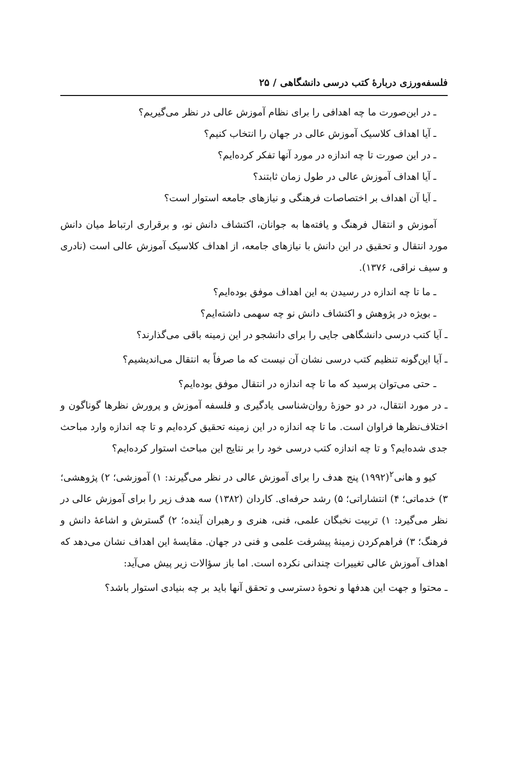فلسفه‌ورزی دربارهٔ کتب درسی دانشگاهی / ۲۵
ـ در این‌صورت ما چه اهدافی را برای نظام آموزش عالی در نظر می‌گیریم؟
ـ آیا اهداف کلاسیک آموزش عالی در جهان را انتخاب کنیم؟
ـ در این صورت تا چه اندازه در مورد آنها تفکر کرده‌ایم؟
ـ آیا اهداف آموزش عالی در طول زمان ثابتند؟
ـ آیا آن اهداف بر اختصاصات فرهنگی و نیازهای جامعه استوار است؟
آموزش و انتقال فرهنگ و یافته‌ها به جوانان، اکتشاف دانش نو، و برقراری ارتباط میان دانش مورد انتقال و تحقیق در این دانش با نیازهای جامعه، از اهداف کلاسیک آموزش عالی است (نادری و سیف نراقی، ۱۳۷۶).
ـ ما تا چه اندازه در رسیدن به این اهداف موفق بوده‌ایم؟
ـ بویژه در پژوهش و اکتشاف دانش نو چه سهمی داشته‌ایم؟
ـ آیا کتب درسی دانشگاهی جایی را برای دانشجو در این زمینه باقی می‌گذارند؟
ـ آیا این‌گونه تنظیم کتب درسی نشان آن نیست که ما صرفاً به انتقال می‌اندیشیم؟
ـ حتی می‌توان پرسید که ما تا چه اندازه در انتقال موفق بوده‌ایم؟
ـ در مورد انتقال، در دو حوزهٔ روان‌شناسی یادگیری و فلسفه آموزش و پرورش نظرها گوناگون و اختلاف‌نظرها فراوان است. ما تا چه اندازه در این زمینه تحقیق کرده‌ایم و تا چه اندازه وارد مباحث جدی شده‌ایم؟ و تا چه اندازه کتب درسی خود را بر نتایج این مباحث استوار کرده‌ایم؟
کیو و هانی<sup>۲</sup>(۱۹۹۲) پنج هدف را برای آموزش عالی در نظر می‌گیرند: ۱) آموزشی؛ ۲) پژوهشی؛ ۳) خدماتی؛ ۴) انتشاراتی؛ ۵) رشد حرفه‌ای. کاردان (۱۳۸۲) سه هدف زیر را برای آموزش عالی در نظر می‌گیرد: ۱) تربیت نخبگان علمی، فنی، هنری و رهبران آینده؛ ۲) گسترش و اشاعهٔ دانش و فرهنگ؛ ۳) فراهم‌کردن زمینهٔ پیشرفت علمی و فنی در جهان. مقایسهٔ این اهداف نشان می‌دهد که اهداف آموزش عالی تغییرات چندانی نکرده است. اما باز سؤالات زیر پیش می‌آید:
ـ محتوا و جهت این هدفها و نحوهٔ دسترسی و تحقق آنها باید بر چه بنیادی استوار باشد؟